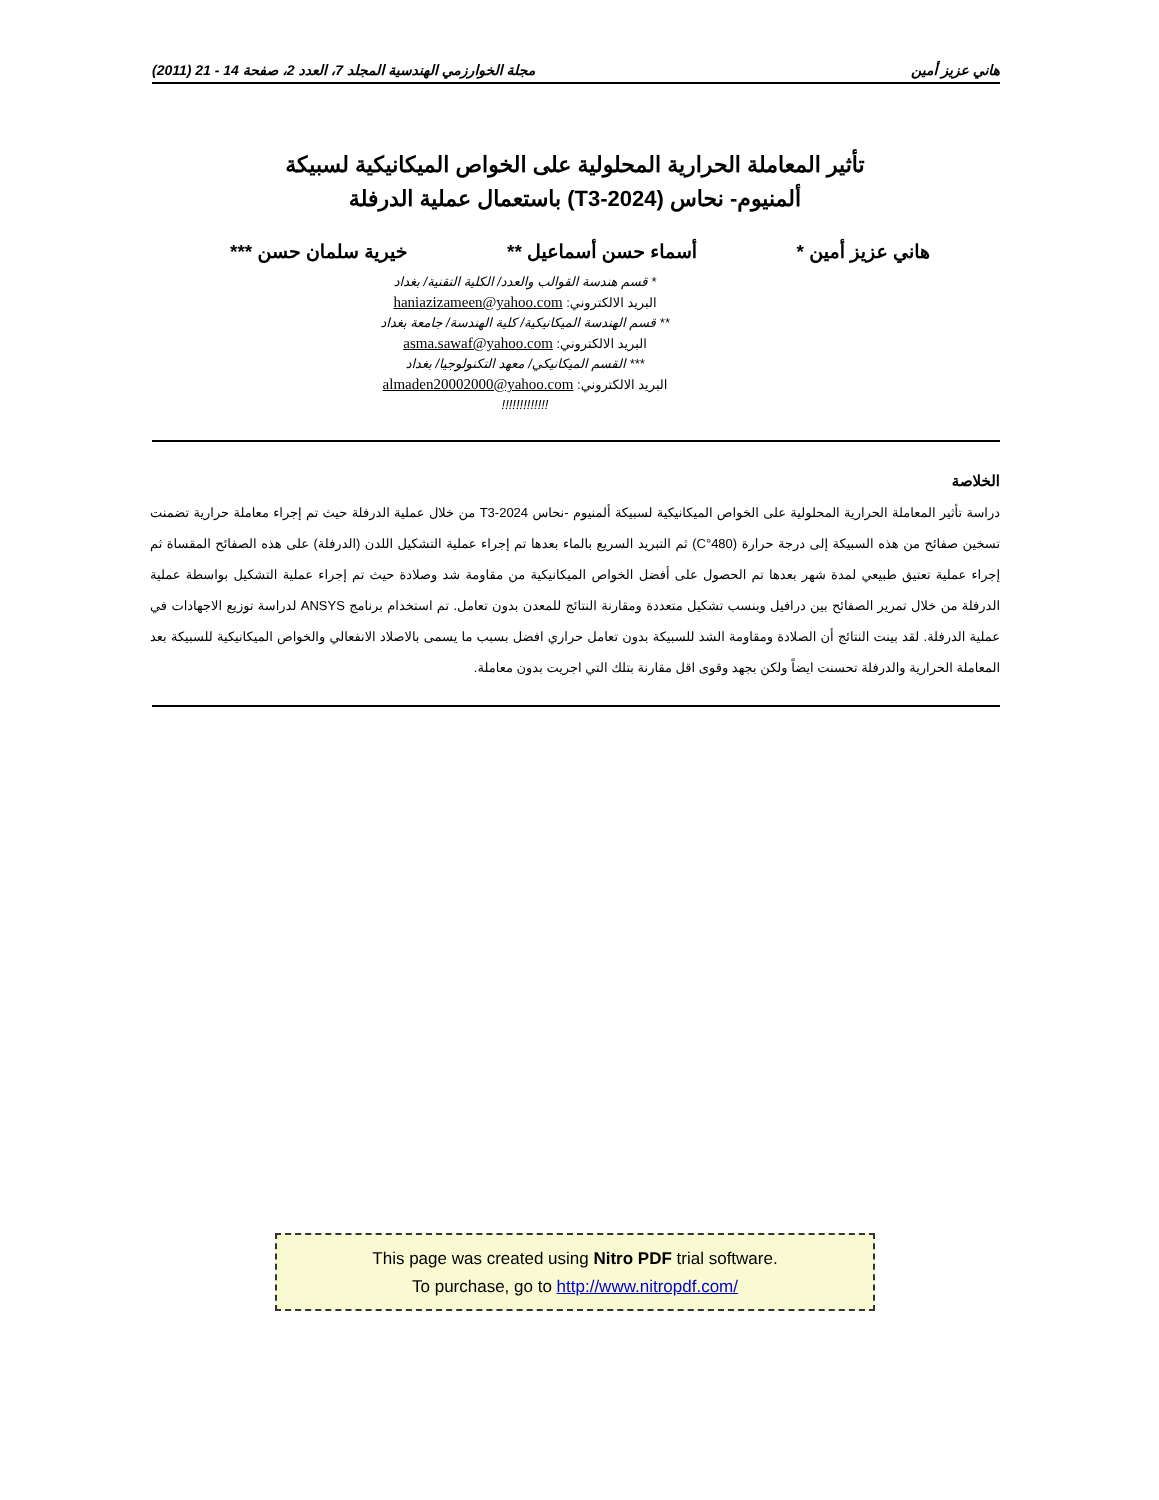(2011) 21 - 14 مجلة الخوارزمي الهندسية المجلد 7، العدد 2، صفحة هاني عزيز أمين
تأثير المعاملة الحرارية المحلولية على الخواص الميكانيكية لسبيكة
ألمنيوم- نحاس (2024-T3) باستعمال عملية الدرفلة
هاني عزيز أمين * أسماء حسن أسماعيل ** خيرية سلمان حسن ***
* قسم هندسة القوالب والعدد/ الكلية التقنية/ بغداد
البريد الالكتروني: haniazizameen@yahoo.com
** قسم الهندسة الميكانيكية/ كلية الهندسة/ جامعة بغداد
البريد الالكتروني: asma.sawaf@yahoo.com
*** القسم الميكانيكي/ معهد التكنولوجيا/ بغداد
البريد الالكتروني: almaden20002000@yahoo.com
!!!!!!!!!!!!!
الخلاصة
دراسة تأثير المعاملة الحرارية المحلولية على الخواص الميكانيكية لسبيكة ألمنيوم -نحاس 2024-T3 من خلال عملية الدرفلة حيث تم إجراء معاملة حرارية تضمنت تسخين صفائح من هذه السبيكة إلى درجة حرارة (480°C) ثم التبريد السريع بالماء بعدها تم إجراء عملية التشكيل اللدن (الدرفلة) على هذه الصفائح المقساة ثم إجراء عملية تعتيق طبيعي لمدة شهر بعدها تم الحصول على أفضل الخواص الميكانيكية من مقاومة شد وصلادة حيث تم إجراء عملية التشكيل بواسطة عملية الدرفلة من خلال تمرير الصفائح بين درافيل وبنسب تشكيل متعددة ومقارنة النتائج للمعدن بدون تعامل. تم استخدام برنامج ANSYS لدراسة توزيع الاجهادات في عملية الدرفلة. لقد بينت النتائج أن الصلادة ومقاومة الشد للسبيكة بدون تعامل حراري افضل بسبب ما يسمى بالاصلاد الانفعالي والخواص الميكانيكية للسبيكة بعد المعاملة الحرارية والدرفلة تحسنت ايضاً ولكن بجهد وقوى اقل مقارنة بتلك التي اجريت بدون معاملة.
This page was created using Nitro PDF trial software.
To purchase, go to http://www.nitropdf.com/